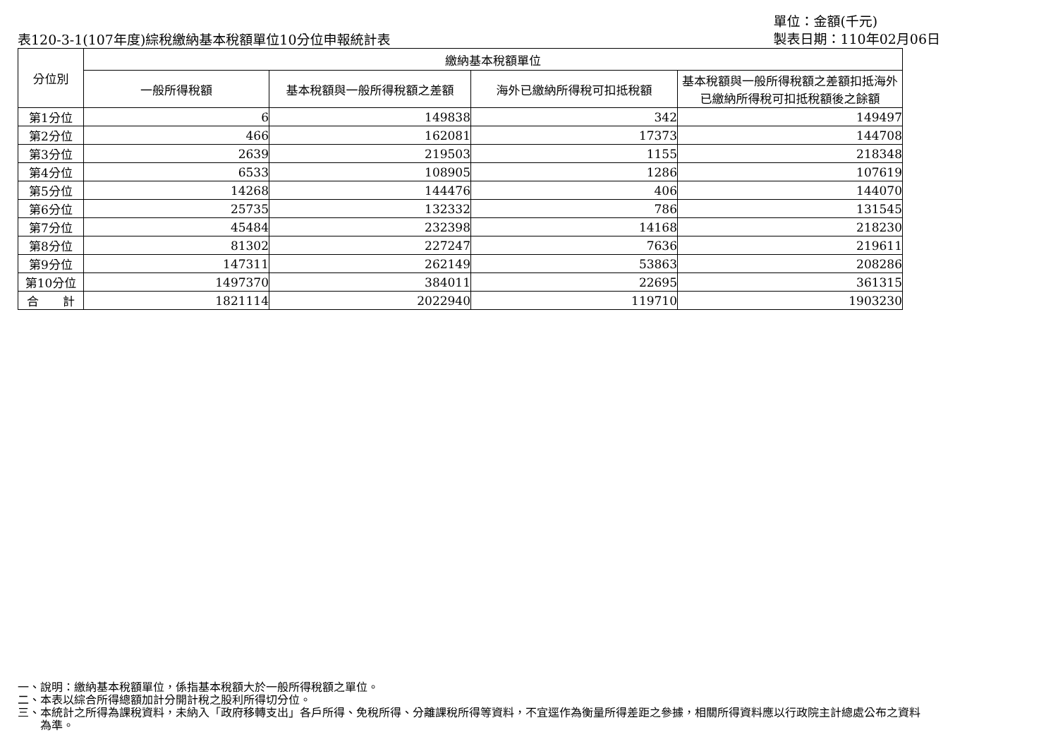表120-3-1(107年度)綜稅繳納基本稅額單位10分位申報統計表
單位：金額(千元)
製表日期：110年02月06日
| 分位別 | 繳納基本稅額單位 | | | |
| --- | --- | --- | --- | --- |
| | 一般所得稅額 | 基本稅額與一般所得稅額之差額 | 海外已繳納所得稅可扣抵稅額 | 基本稅額與一般所得稅額之差額扣抵海外已繳納所得稅可扣抵稅額後之餘額 |
| 第1分位 | 6 | 149838 | 342 | 149497 |
| 第2分位 | 466 | 162081 | 17373 | 144708 |
| 第3分位 | 2639 | 219503 | 1155 | 218348 |
| 第4分位 | 6533 | 108905 | 1286 | 107619 |
| 第5分位 | 14268 | 144476 | 406 | 144070 |
| 第6分位 | 25735 | 132332 | 786 | 131545 |
| 第7分位 | 45484 | 232398 | 14168 | 218230 |
| 第8分位 | 81302 | 227247 | 7636 | 219611 |
| 第9分位 | 147311 | 262149 | 53863 | 208286 |
| 第10分位 | 1497370 | 384011 | 22695 | 361315 |
| 合 計 | 1821114 | 2022940 | 119710 | 1903230 |
一、說明：繳納基本稅額單位，係指基本稅額大於一般所得稅額之單位。
二、本表以綜合所得總額加計分開計稅之股利所得切分位。
三、本統計之所得為課稅資料，未納入「政府移轉支出」各戶所得、免稅所得、分離課稅所得等資料，不宜逕作為衡量所得差距之參據，相關所得資料應以行政院主計總處公布之資料
　　為準。